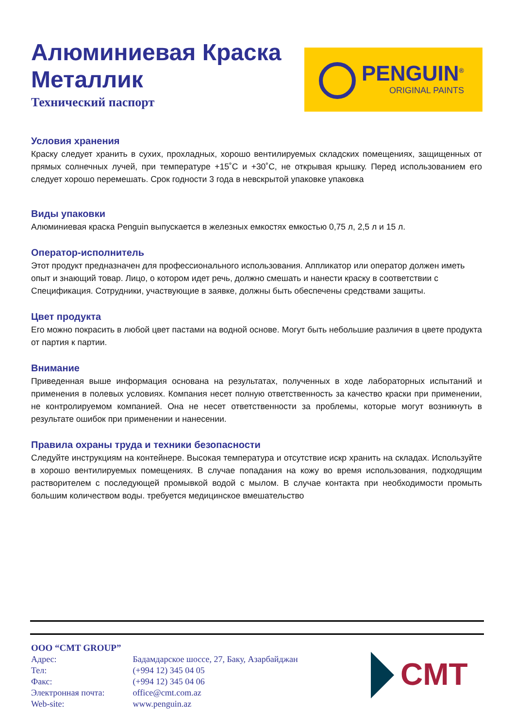Алюминиевая Краска Металлик
Технический паспорт
PENGUIN<sup>®</sup>
ORIGINAL PAINTS
Условия хранения
Краску следует хранить в сухих, прохладных, хорошо вентилируемых складских помещениях, защищенных от прямых солнечных лучей, при температуре +15˚C и +30˚C, не открывая крышку. Перед использованием его следует хорошо перемешать. Срок годности 3 года в невскрытой упаковке упаковка
Виды упаковки
Алюминиевая краска Penguin выпускается в железных емкостях емкостью 0,75 л, 2,5 л и 15 л.
Оператор-исполнитель
Этот продукт предназначен для профессионального использования. Аппликатор или оператор должен иметь опыт и знающий товар. Лицо, о котором идет речь, должно смешать и нанести краску в соответствии с Спецификация. Сотрудники, участвующие в заявке, должны быть обеспечены средствами защиты.
Цвет продукта
Его можно покрасить в любой цвет пастами на водной основе. Могут быть небольшие различия в цвете продукта от партия к партии.
Внимание
Приведенная выше информация основана на результатах, полученных в ходе лабораторных испытаний и применения в полевых условиях. Компания несет полную ответственность за качество краски при применении, не контролируемом компанией. Она не несет ответственности за проблемы, которые могут возникнуть в результате ошибок при применении и нанесении.
Правила охраны труда и техники безопасности
Следуйте инструкциям на контейнере. Высокая температура и отсутствие искр хранить на складах. Используйте в хорошо вентилируемых помещениях. В случае попадания на кожу во время использования, подходящим растворителем с последующей промывкой водой с мылом. В случае контакта при необходимости промыть большим количеством воды. требуется медицинское вмешательство
OOO “CMT GROUP”
Адрес: Бадамдарское шоссе, 27, Баку, Азарбайджан
Тел: (+994 12) 345 04 05
Факс: (+994 12) 345 04 06
Электронная почта: office@cmt.com.az
Web-site: www.penguin.az
CMT